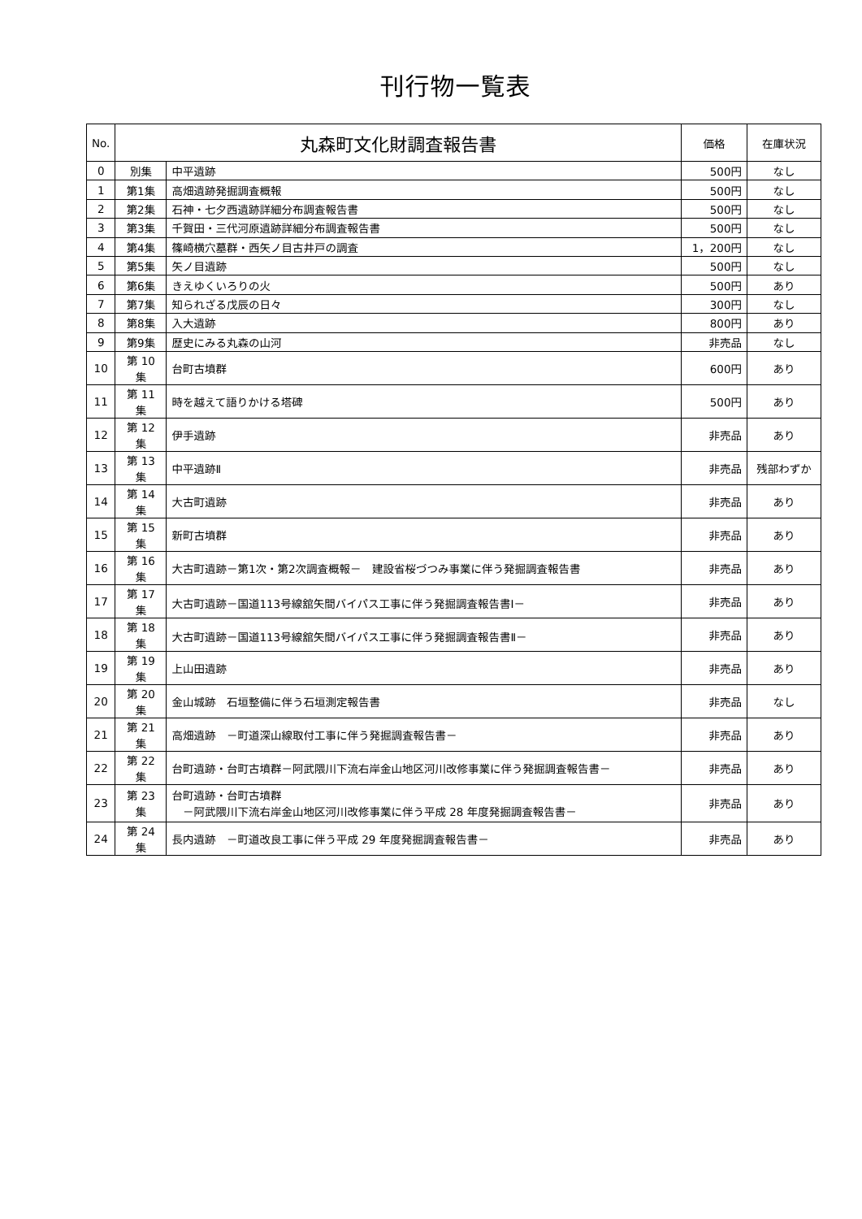刊行物一覧表
| No. | 丸森町文化財調査報告書 | | 価格 | 在庫状況 |
| --- | --- | --- | --- | --- |
| 0 | 別集 | 中平遺跡 | 500円 | なし |
| 1 | 第1集 | 高畑遺跡発掘調査概報 | 500円 | なし |
| 2 | 第2集 | 石神・七夕西遺跡詳細分布調査報告書 | 500円 | なし |
| 3 | 第3集 | 千賀田・三代河原遺跡詳細分布調査報告書 | 500円 | なし |
| 4 | 第4集 | 篠崎横穴墓群・西矢ノ目古井戸の調査 | 1，200円 | なし |
| 5 | 第5集 | 矢ノ目遺跡 | 500円 | なし |
| 6 | 第6集 | きえゆくいろりの火 | 500円 | あり |
| 7 | 第7集 | 知られざる戊辰の日々 | 300円 | なし |
| 8 | 第8集 | 入大遺跡 | 800円 | あり |
| 9 | 第9集 | 歴史にみる丸森の山河 | 非売品 | なし |
| 10 | 第 10 集 | 台町古墳群 | 600円 | あり |
| 11 | 第 11 集 | 時を越えて語りかける塔碑 | 500円 | あり |
| 12 | 第 12 集 | 伊手遺跡 | 非売品 | あり |
| 13 | 第 13 集 | 中平遺跡Ⅱ | 非売品 | 残部わずか |
| 14 | 第 14 集 | 大古町遺跡 | 非売品 | あり |
| 15 | 第 15 集 | 新町古墳群 | 非売品 | あり |
| 16 | 第 16 集 | 大古町遺跡－第1次・第2次調査概報－ 建設省桜づつみ事業に伴う発掘調査報告書 | 非売品 | あり |
| 17 | 第 17 集 | 大古町遺跡－国道113号線舘矢間バイパス工事に伴う発掘調査報告書Ⅰ－ | 非売品 | あり |
| 18 | 第 18 集 | 大古町遺跡－国道113号線舘矢間バイパス工事に伴う発掘調査報告書Ⅱ－ | 非売品 | あり |
| 19 | 第 19 集 | 上山田遺跡 | 非売品 | あり |
| 20 | 第 20 集 | 金山城跡 石垣整備に伴う石垣測定報告書 | 非売品 | なし |
| 21 | 第 21 集 | 高畑遺跡 －町道深山線取付工事に伴う発掘調査報告書－ | 非売品 | あり |
| 22 | 第 22 集 | 台町遺跡・台町古墳群－阿武隈川下流右岸金山地区河川改修事業に伴う発掘調査報告書－ | 非売品 | あり |
| 23 | 第 23 集 | 台町遺跡・台町古墳群 －阿武隈川下流右岸金山地区河川改修事業に伴う平成 28 年度発掘調査報告書－ | 非売品 | あり |
| 24 | 第 24 集 | 長内遺跡 －町道改良工事に伴う平成 29 年度発掘調査報告書－ | 非売品 | あり |